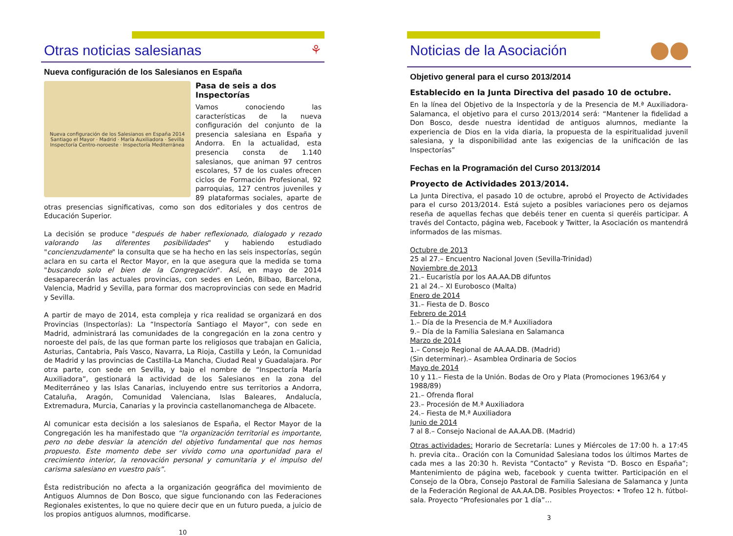Otras noticias salesianas ⚘
Nueva configuración de los Salesianos en España
Nueva configuración de los Salesianos en España 2014
Santiago el Mayor · Madrid · María Auxiliadora · Sevilla
Inspectoría Centro-noroeste · Inspectoría Mediterránea
Pasa de seis a dos Inspectorías
Vamos conociendo las características de la nueva configuración del conjunto de la presencia salesiana en España y Andorra. En la actualidad, esta presencia consta de 1.140 salesianos, que animan 97 centros escolares, 57 de los cuales ofrecen ciclos de Formación Profesional, 92 parroquias, 127 centros juveniles y 89 plataformas sociales, aparte de otras presencias significativas, como son dos editoriales y dos centros de Educación Superior.
La decisión se produce "después de haber reflexionado, dialogado y rezado valorando las diferentes posibilidades" y habiendo estudiado "concienzudamente" la consulta que se ha hecho en las seis inspectorías, según aclara en su carta el Rector Mayor, en la que asegura que la medida se toma "buscando solo el bien de la Congregación". Así, en mayo de 2014 desaparecerán las actuales provincias, con sedes en León, Bilbao, Barcelona, Valencia, Madrid y Sevilla, para formar dos macroprovincias con sede en Madrid y Sevilla.
A partir de mayo de 2014, esta compleja y rica realidad se organizará en dos Provincias (Inspectorías): La “Inspectoría Santiago el Mayor”, con sede en Madrid, administrará las comunidades de la congregación en la zona centro y noroeste del país, de las que forman parte los religiosos que trabajan en Galicia, Asturias, Cantabria, País Vasco, Navarra, La Rioja, Castilla y León, la Comunidad de Madrid y las provincias de Castilla-La Mancha, Ciudad Real y Guadalajara. Por otra parte, con sede en Sevilla, y bajo el nombre de “Inspectoría María Auxiliadora”, gestionará la actividad de los Salesianos en la zona del Mediterráneo y las Islas Canarias, incluyendo entre sus territorios a Andorra, Cataluña, Aragón, Comunidad Valenciana, Islas Baleares, Andalucía, Extremadura, Murcia, Canarias y la provincia castellanomanchega de Albacete.
Al comunicar esta decisión a los salesianos de España, el Rector Mayor de la Congregación les ha manifestado que “la organización territorial es importante, pero no debe desviar la atención del objetivo fundamental que nos hemos propuesto. Este momento debe ser vivido como una oportunidad para el crecimiento interior, la renovación personal y comunitaria y el impulso del carisma salesiano en vuestro país”.
Ésta redistribución no afecta a la organización geográfica del movimiento de Antiguos Alumnos de Don Bosco, que sigue funcionando con las Federaciones Regionales existentes, lo que no quiere decir que en un futuro pueda, a juicio de los propios antiguos alumnos, modificarse.
10
Noticias de la Asociación
Objetivo general para el curso 2013/2014
Establecido en la Junta Directiva del pasado 10 de octubre.
En la línea del Objetivo de la Inspectoría y de la Presencia de M.ª Auxiliadora-Salamanca, el objetivo para el curso 2013/2014 será: “Mantener la fidelidad a Don Bosco, desde nuestra identidad de antiguos alumnos, mediante la experiencia de Dios en la vida diaria, la propuesta de la espiritualidad juvenil salesiana, y la disponibilidad ante las exigencias de la unificación de las Inspectorías”
Fechas en la Programación del Curso 2013/2014
Proyecto de Actividades 2013/2014.
La Junta Directiva, el pasado 10 de octubre, aprobó el Proyecto de Actividades para el curso 2013/2014. Está sujeto a posibles variaciones pero os dejamos reseña de aquellas fechas que debéis tener en cuenta si queréis participar. A través del Contacto, página web, Facebook y Twitter, la Asociación os mantendrá informados de las mismas.
Octubre de 2013
25 al 27.– Encuentro Nacional Joven (Sevilla-Trinidad)
Noviembre de 2013
21.– Eucaristía por los AA.AA.DB difuntos
21 al 24.– XI Eurobosco (Malta)
Enero de 2014
31.– Fiesta de D. Bosco
Febrero de 2014
1.– Día de la Presencia de M.ª Auxiliadora
9.– Día de la Familia Salesiana en Salamanca
Marzo de 2014
1.– Consejo Regional de AA.AA.DB. (Madrid)
(Sin determinar).– Asamblea Ordinaria de Socios
Mayo de 2014
10 y 11.– Fiesta de la Unión. Bodas de Oro y Plata (Promociones 1963/64 y 1988/89)
21.– Ofrenda floral
23.– Procesión de M.ª Auxiliadora
24.– Fiesta de M.ª Auxiliadora
Junio de 2014
7 al 8.– Consejo Nacional de AA.AA.DB. (Madrid)
Otras actividades: Horario de Secretaría: Lunes y Miércoles de 17:00 h. a 17:45 h. previa cita.. Oración con la Comunidad Salesiana todos los últimos Martes de cada mes a las 20:30 h. Revista “Contacto” y Revista “D. Bosco en España”; Mantenimiento de página web, facebook y cuenta twitter. Participación en el Consejo de la Obra, Consejo Pastoral de Familia Salesiana de Salamanca y Junta de la Federación Regional de AA.AA.DB. Posibles Proyectos: • Trofeo 12 h. fútbol-sala. Proyecto “Profesionales por 1 día”…
3